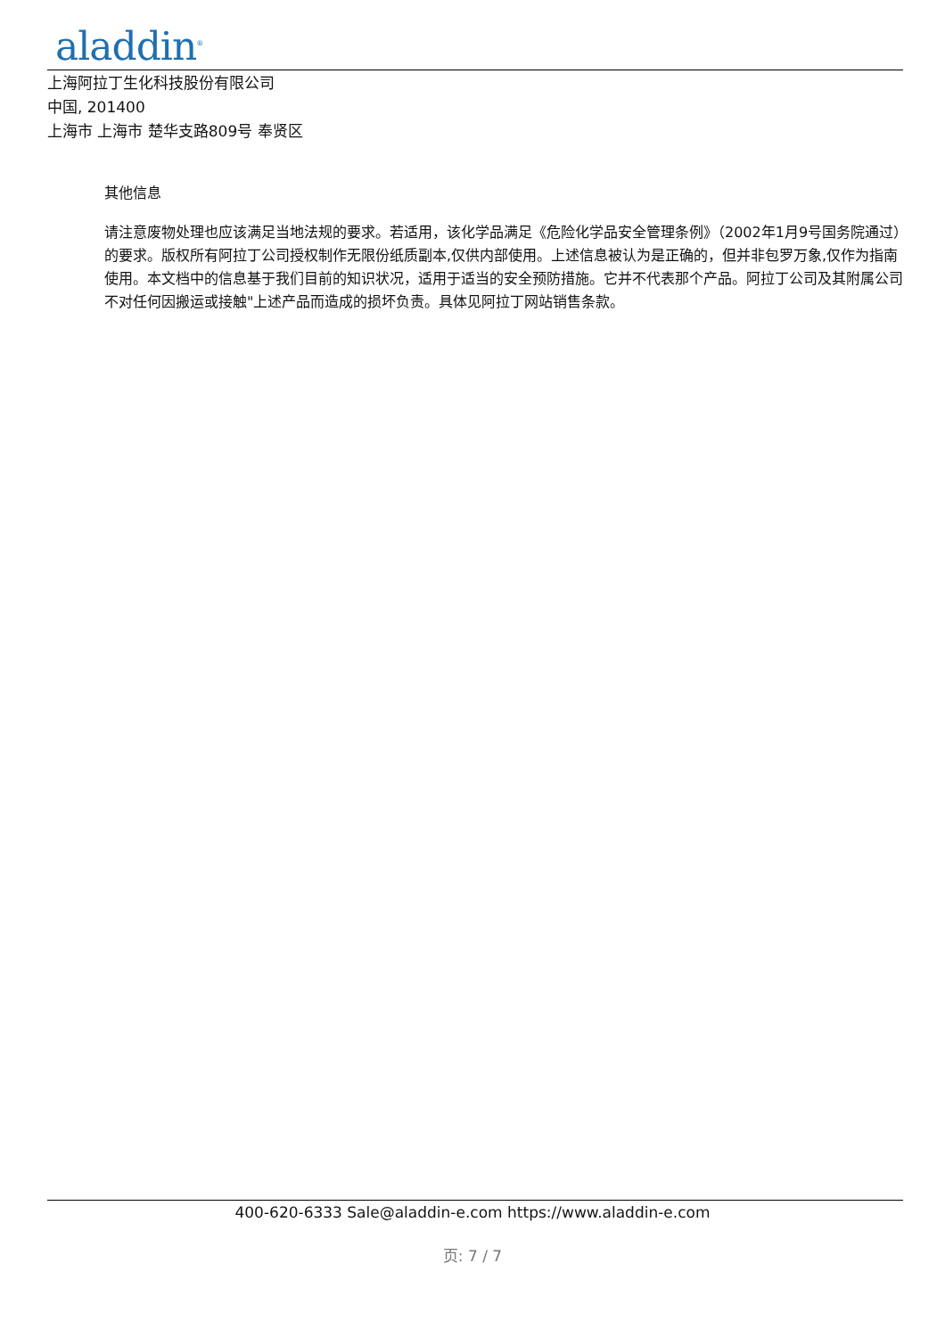aladdin<sup>®</sup>
上海阿拉丁生化科技股份有限公司
中国, 201400
上海市 上海市 楚华支路809号 奉贤区
其他信息
请注意废物处理也应该满足当地法规的要求。若适用，该化学品满足《危险化学品安全管理条例》（2002年1月9号国务院通过）的要求。版权所有阿拉丁公司授权制作无限份纸质副本,仅供内部使用。上述信息被认为是正确的，但并非包罗万象,仅作为指南使用。本文档中的信息基于我们目前的知识状况，适用于适当的安全预防措施。它并不代表那个产品。阿拉丁公司及其附属公司不对任何因搬运或接触"上述产品而造成的损坏负责。具体见阿拉丁网站销售条款。
400-620-6333 Sale@aladdin-e.com https://www.aladdin-e.com
页: 7 / 7